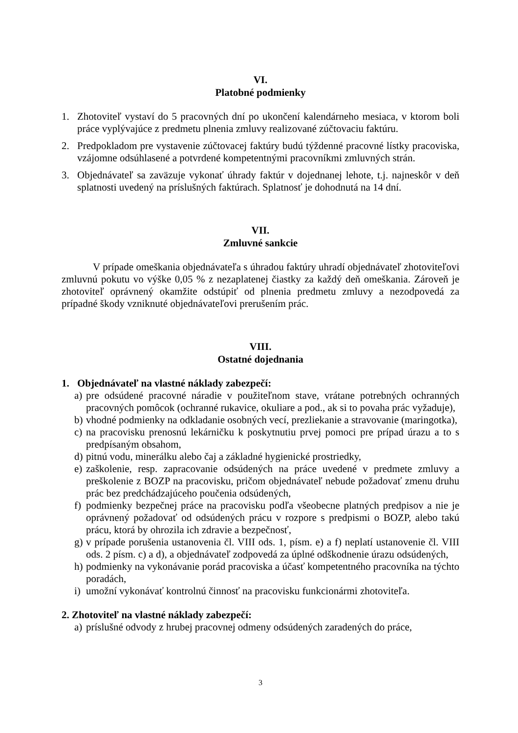VI.
Platobné podmienky
1. Zhotoviteľ vystaví do 5 pracovných dní po ukončení kalendárneho mesiaca, v ktorom boli práce vyplývajúce z predmetu plnenia zmluvy realizované zúčtovaciu faktúru.
2. Predpokladom pre vystavenie zúčtovacej faktúry budú týždenné pracovné lístky pracoviska, vzájomne odsúhlasené a potvrdené kompetentnými pracovníkmi zmluvných strán.
3. Objednávateľ sa zaväzuje vykonať úhrady faktúr v dojednanej lehote, t.j. najneskôr v deň splatnosti uvedený na príslušných faktúrach. Splatnosť je dohodnutá na 14 dní.
VII.
Zmluvné sankcie
V prípade omeškania objednávateľa s úhradou faktúry uhradí objednávateľ zhotoviteľovi zmluvnú pokutu vo výške 0,05 % z nezaplatenej čiastky za každý deň omeškania. Zároveň je zhotoviteľ oprávnený okamžite odstúpiť od plnenia predmetu zmluvy a nezodpovedá za prípadné škody vzniknuté objednávateľovi prerušením prác.
VIII.
Ostatné dojednania
1. Objednávateľ na vlastné náklady zabezpečí:
a) pre odsúdené pracovné náradie v použiteľnom stave, vrátane potrebných ochranných pracovných pomôcok (ochranné rukavice, okuliare a pod., ak si to povaha prác vyžaduje),
b) vhodné podmienky na odkladanie osobných vecí, prezliekanie a stravovanie (maringotka),
c) na pracovisku prenosnú lekárničku k poskytnutiu prvej pomoci pre prípad úrazu a to s predpísaným obsahom,
d) pitnú vodu, minerálku alebo čaj a základné hygienické prostriedky,
e) zaškolenie, resp. zapracovanie odsúdených na práce uvedené v predmete zmluvy a preškolenie z BOZP na pracovisku, pričom objednávateľ nebude požadovať zmenu druhu prác bez predchádzajúceho poučenia odsúdených,
f) podmienky bezpečnej práce na pracovisku podľa všeobecne platných predpisov a nie je oprávnený požadovať od odsúdených prácu v rozpore s predpismi o BOZP, alebo takú prácu, ktorá by ohrozila ich zdravie a bezpečnosť,
g) v prípade porušenia ustanovenia čl. VIII ods. 1, písm. e) a f) neplatí ustanovenie čl. VIII ods. 2 písm. c) a d), a objednávateľ zodpovedá za úplné odškodnenie úrazu odsúdených,
h) podmienky na vykonávanie porád pracoviska a účasť kompetentného pracovníka na týchto poradách,
i) umožní vykonávať kontrolnú činnosť na pracovisku funkcionármi zhotoviteľa.
2. Zhotoviteľ na vlastné náklady zabezpečí:
a) príslušné odvody z hrubej pracovnej odmeny odsúdených zaradených do práce,
3